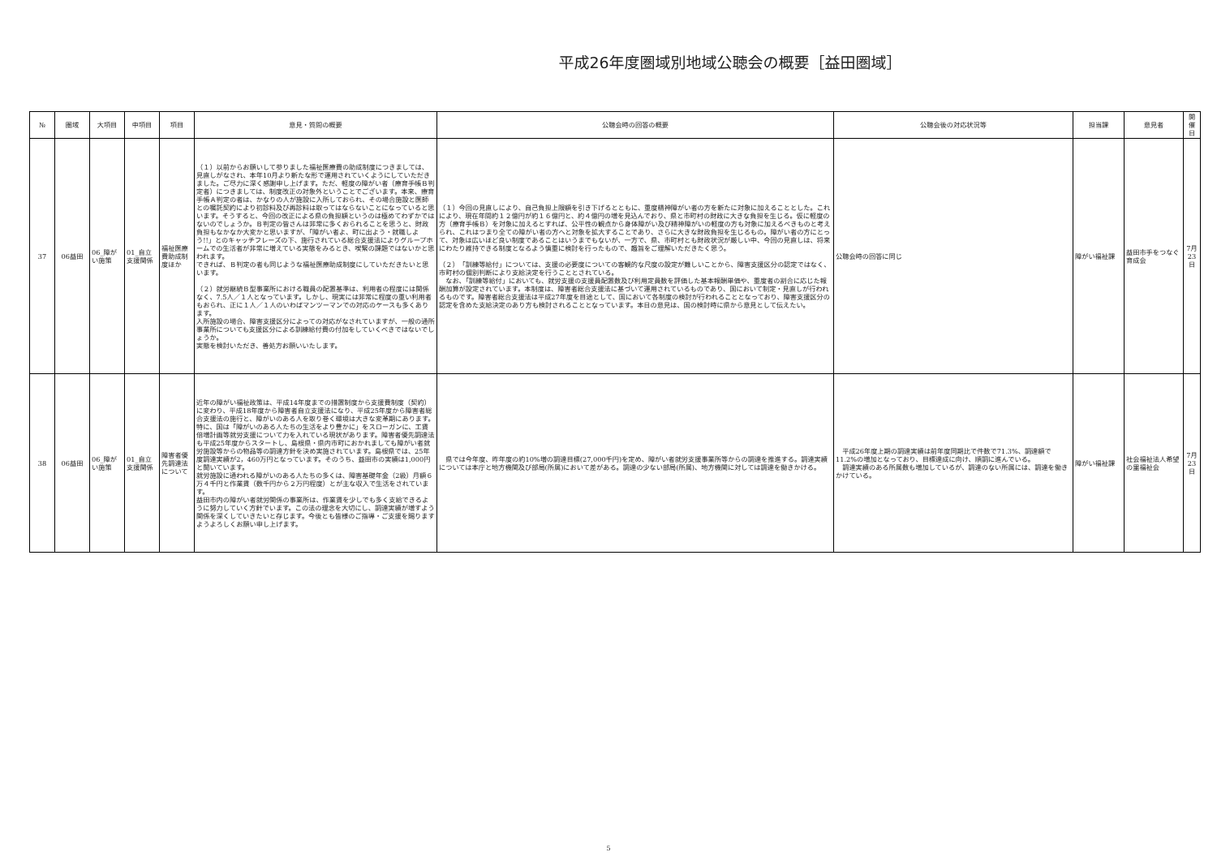平成26年度圏域別地域公聴会の概要［益田圏域］
| № | 圏域 | 大項目 | 中項目 | 項目 | 意見・質問の概要 | 公聴会時の回答の概要 | 公聴会後の対応状況等 | 担当課 | 意見者 | 開催日 |
| --- | --- | --- | --- | --- | --- | --- | --- | --- | --- | --- |
| 37 | 06益田 | 06_障がい施策 | 01_自立支援関係 | 福祉医療費助成制度ほか | （１）以前からお願いして参りました福祉医療費の助成制度につきましては、見直しがなされ、本年10月より新たな形で運用されていくようにしていただきました。ご尽力に深く感謝申し上げます。ただ、軽度の障がい者（療育手帳Ｂ判定者）につきましては、制度改正の対象外ということでございます。本来、療育手帳Ａ判定の者は、かなりの人が施設に入所しておられ、その場合施設と医師との嘱託契約により初診料及び再診料は取ってはならないことになっていると思います。そうすると、今回の改正による県の負担額というのは極めてわずかではないのでしょうか。Ｂ判定の皆さんは非常に多くおられることを思うと、財政負担もなかなか大変かと思いますが、「障がい者よ、町に出よう・就職しよう!!」とのキャッチフレーズの下、施行されている総合支援法によりグループホームでの生活者が非常に増えている実態をみるとき、喫緊の課題ではないかと思われます。 できれば、Ｂ判定の者も同じような福祉医療助成制度にしていただきたいと思います。 （２）就労継続Ｂ型事業所における職員の配置基準は、利用者の程度には関係なく、7.5人／１人となっています。しかし、現実には非常に程度の重い利用者もおられ、正に１人／１人のいわばマンツーマンでの対応のケースも多くあります。 入所施設の場合、障害支援区分によっての対応がなされていますが、一般の通所事業所についても支援区分による訓練給付費の付加をしていくべきではないでしょうか。 実態を検討いただき、善処方お願いいたします。 | （１）今回の見直しにより、自己負担上限額を引き下げるとともに、重度精神障がい者の方を新たに対象に加えることとした。これにより、現在年間約１２億円が約１６億円と、約４億円の増を見込んでおり、県と市町村の財政に大きな負担を生じる。仮に軽度の方（療育手帳Ｂ）を対象に加えるとすれば、公平性の観点から身体障がい及び精神障がいの軽度の方も対象に加えるべきものと考えられ、これはつまり全ての障がい者の方へと対象を拡大することであり、さらに大きな財政負担を生じるもの。障がい者の方にとって、対象は広いほど良い制度であることはいうまでもないが、一方で、県、市町村とも財政状況が厳しい中、今回の見直しは、将来にわたり維持できる制度となるよう慎重に検討を行ったもので、趣旨をご理解いただきたく思う。 （２）「訓練等給付」については、支援の必要度についての客観的な尺度の設定が難しいことから、障害支援区分の認定ではなく、市町村の個別判断により支給決定を行うこととされている。 なお、「訓練等給付」においても、就労支援の支援員配置数及び利用定員数を評価した基本報酬単価や、重度者の割合に応じた報酬加算が設定されています。本制度は、障害者総合支援法に基づいて運用されているものであり、国において制定・見直しが行われるものです。障害者総合支援法は平成27年度を目途として、国において各制度の検討が行われることとなっており、障害支援区分の認定を含めた支給決定のあり方も検討されることとなっています。本日の意見は、国の検討時に県から意見として伝えたい。 | 公聴会時の回答に同じ | 障がい福祉課 | 益田市手をつなぐ育成会 | 7月23日 |
| 38 | 06益田 | 06_障がい施策 | 01_自立支援関係 | 障害者優先調達法について | 近年の障がい福祉政策は、平成14年度までの措置制度から支援費制度（契約）に変わり、平成18年度から障害者自立支援法になり、平成25年度から障害者総合支援法の施行と、障がいのある人を取り巻く環境は大きな変革期にあります。 特に、国は「障がいのある人たちの生活をより豊かに」をスローガンに、工賃倍増計画等就労支援について力を入れている現状があります。障害者優先調達法も平成25年度からスタートし、島根県・県内市町におかれましても障がい者就労施設等からの物品等の調達方針を決め実施されています。島根県では、25年度調達実績が2，460万円となっています。そのうち、益田市の実績は1,000円と聞いています。 就労施設に通われる障がいのある人たちの多くは、障害基礎年金（2級）月額６万４千円と作業賃（数千円から２万円程度）とが主な収入で生活をされています。 益田市内の障がい者就労関係の事業所は、作業賃を少しでも多く支給できるように努力していく方針でいます。この法の理念を大切にし、調達実績が増すよう関係を深くしていきたいと存じます。今後とも皆様のご指導・ご支援を賜りますようよろしくお願い申し上げます。 | 県では今年度、昨年度の約10%増の調達目標(27,000千円)を定め、障がい者就労支援事業所等からの調達を推進する。調達実績については本庁と地方機関及び部局(所属)において差がある。調達の少ない部局(所属)、地方機関に対しては調達を働きかける。 | 平成26年度上期の調達実績は前年度同期比で件数で71.3%、調達額で11.2%の増加となっており、目標達成に向け、順調に進んでいる。 調達実績のある所属数も増加しているが、調達のない所属には、調達を働きかけている。 | 障がい福祉課 | 社会福祉法人希望の里福祉会 | 7月23日 |
5